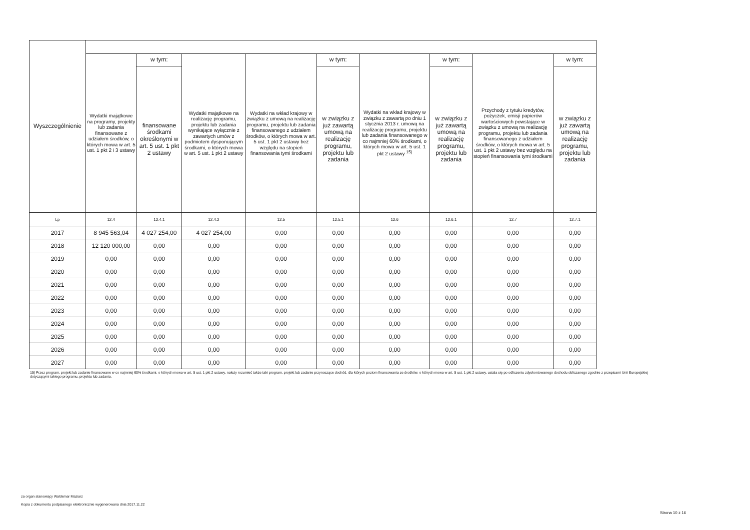| Wyszczególnienie | | | | | | | | | |
| --- | --- | --- | --- | --- | --- | --- | --- | --- | --- |
| | Wydatki majątkowe na programy, projekty lub zadania finansowane z udziałem środków, o których mowa w art. 5 ust. 1 pkt 2 i 3 ustawy | w tym: | Wydatki majątkowe na realizację programu, projektu lub zadania wynikające wyłącznie z zawartych umów z podmiotem dysponującym środkami, o których mowa w art. 5 ust. 1 pkt 2 ustawy | Wydatki na wkład krajowy w związku z umową na realizację programu, projektu lub zadania finansowanego z udziałem środków, o których mowa w art. 5 ust. 1 pkt 2 ustawy bez względu na stopień finansowania tymi środkami | w tym: | Wydatki na wkład krajowy w związku z zawartą po dniu 1 stycznia 2013 r. umową na realizację programu, projektu lub zadania finansowanego w co najmniej 60% środkami, o których mowa w art. 5 ust. 1 pkt 2 ustawy <sup>15)</sup> | w tym: | Przychody z tytułu kredytów, pożyczek, emisji papierów wartościowych powstające w związku z umową na realizację programu, projektu lub zadania finansowanego z udziałem środków, o których mowa w art. 5 ust. 1 pkt 2 ustawy bez względu na stopień finansowania tymi środkami | w tym: |
| | | finansowane środkami określonymi w art. 5 ust. 1 pkt 2 ustawy | | | w związku z już zawartą umową na realizację programu, projektu lub zadania | | w związku z już zawartą umową na realizację programu, projektu lub zadania | | w związku z już zawartą umową na realizację programu, projektu lub zadania |
| Lp | 12.4 | 12.4.1 | 12.4.2 | 12.5 | 12.5.1 | 12.6 | 12.6.1 | 12.7 | 12.7.1 |
| 2017 | 8 945 563,04 | 4 027 254,00 | 4 027 254,00 | 0,00 | 0,00 | 0,00 | 0,00 | 0,00 | 0,00 |
| 2018 | 12 120 000,00 | 0,00 | 0,00 | 0,00 | 0,00 | 0,00 | 0,00 | 0,00 | 0,00 |
| 2019 | 0,00 | 0,00 | 0,00 | 0,00 | 0,00 | 0,00 | 0,00 | 0,00 | 0,00 |
| 2020 | 0,00 | 0,00 | 0,00 | 0,00 | 0,00 | 0,00 | 0,00 | 0,00 | 0,00 |
| 2021 | 0,00 | 0,00 | 0,00 | 0,00 | 0,00 | 0,00 | 0,00 | 0,00 | 0,00 |
| 2022 | 0,00 | 0,00 | 0,00 | 0,00 | 0,00 | 0,00 | 0,00 | 0,00 | 0,00 |
| 2023 | 0,00 | 0,00 | 0,00 | 0,00 | 0,00 | 0,00 | 0,00 | 0,00 | 0,00 |
| 2024 | 0,00 | 0,00 | 0,00 | 0,00 | 0,00 | 0,00 | 0,00 | 0,00 | 0,00 |
| 2025 | 0,00 | 0,00 | 0,00 | 0,00 | 0,00 | 0,00 | 0,00 | 0,00 | 0,00 |
| 2026 | 0,00 | 0,00 | 0,00 | 0,00 | 0,00 | 0,00 | 0,00 | 0,00 | 0,00 |
| 2027 | 0,00 | 0,00 | 0,00 | 0,00 | 0,00 | 0,00 | 0,00 | 0,00 | 0,00 |
15) Przez program, projekt lub zadanie finansowane w co najmniej 60% środkami, o których mowa w art. 5 ust. 1 pkt 2 ustawy, należy rozumieć także taki program, projekt lub zadanie przynoszące dochód, dla których poziom finansowania ze środków, o których mowa w art. 5 ust. 1 pkt 2 ustawy, ustala się po odliczeniu zdyskontowanego dochodu obliczanego zgodnie z przepisami Unii Europejskiej dotyczącymi takiego programu, projektu lub zadania.
za organ stanowiący Waldemar Maziarz
Kopia z dokumentu podpisanego elektronicznie wygenerowana dnia 2017.11.22
Strona 10 z 16